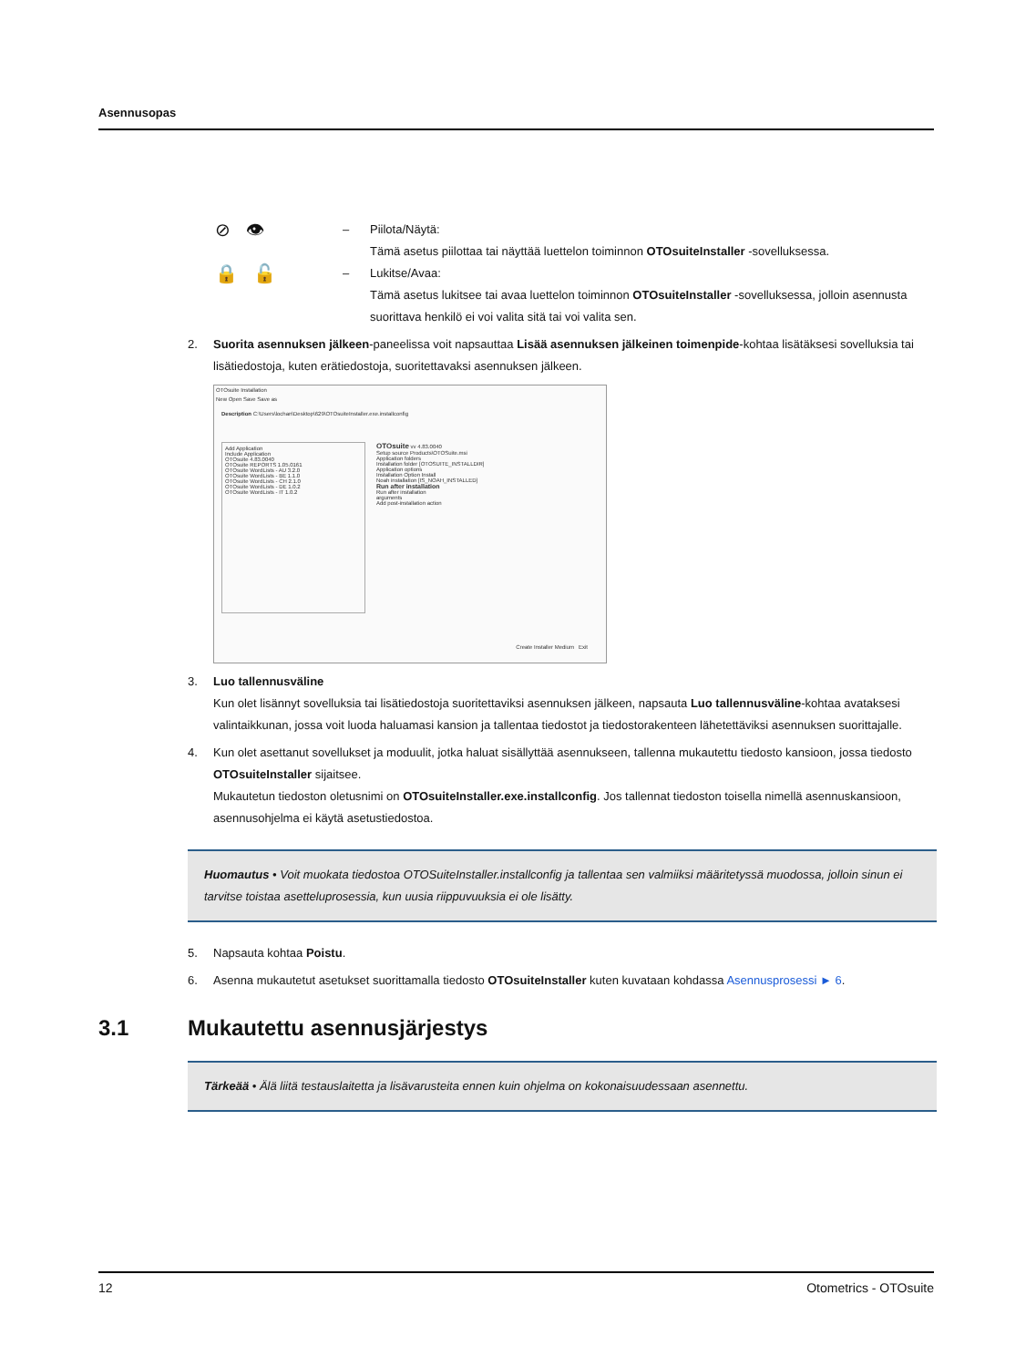Asennusopas
⊘ 👁
– Piilota/Näytä:
Tämä asetus piilottaa tai näyttää luettelon toiminnon OTOsuiteInstaller -sovelluksessa.
🔒 🔓
– Lukitse/Avaa:
Tämä asetus lukitsee tai avaa luettelon toiminnon OTOsuiteInstaller -sovelluksessa, jolloin asennusta suorittava henkilö ei voi valita sitä tai voi valita sen.
2. Suorita asennuksen jälkeen-paneelissa voit napsauttaa Lisää asennuksen jälkeinen toimenpide-kohtaa lisätäksesi sovelluksia tai lisätiedostoja, kuten erätiedostoja, suoritettavaksi asennuksen jälkeen.
OTOsuite Installation
New Open Save Save as
Description C:\Users\lochan\Desktop\629\OTOsuiteInstaller.exe.installconfig
Add Application
Include Application
OTOsuite 4.83.0040
OTOsuite REPORTS 1.05.0161
OTOsuite WordLists - AU 3.2.0
OTOsuite WordLists - BE 1.1.0
OTOsuite WordLists - CH 2.1.0
OTOsuite WordLists - DE 1.0.2
OTOsuite WordLists - IT 1.0.2
OTOsuite vv 4.83.0040
Setup source Products\OTOSuite.msi
Application folders
Installation folder [OTOSUITE_INSTALLDIR]
Application options
Installation Option Install
Noah installation [IS_NOAH_INSTALLED]
Run after installation
Run after installation
arguments
Add post-installation action
Create Installer Medium Exit
3. Luo tallennusväline
Kun olet lisännyt sovelluksia tai lisätiedostoja suoritettaviksi asennuksen jälkeen, napsauta Luo tallennusväline-kohtaa avataksesi valintaikkunan, jossa voit luoda haluamasi kansion ja tallentaa tiedostot ja tiedostorakenteen lähetettäviksi asennuksen suorittajalle.
4. Kun olet asettanut sovellukset ja moduulit, jotka haluat sisällyttää asennukseen, tallenna mukautettu tiedosto kansioon, jossa tiedosto OTOsuiteInstaller sijaitsee.
Mukautetun tiedoston oletusnimi on OTOsuiteInstaller.exe.installconfig. Jos tallennat tiedoston toisella nimellä asennuskansioon, asennusohjelma ei käytä asetustiedostoa.
Huomautus • Voit muokata tiedostoa OTOSuiteInstaller.installconfig ja tallentaa sen valmiiksi määritetyssä muodossa, jolloin sinun ei tarvitse toistaa asetteluprosessia, kun uusia riippuvuuksia ei ole lisätty.
5. Napsauta kohtaa Poistu.
6. Asenna mukautetut asetukset suorittamalla tiedosto OTOsuiteInstaller kuten kuvataan kohdassa Asennusprosessi ► 6.
3.1 Mukautettu asennusjärjestys
Tärkeää • Älä liitä testauslaitetta ja lisävarusteita ennen kuin ohjelma on kokonaisuudessaan asennettu.
12 Otometrics - OTOsuite